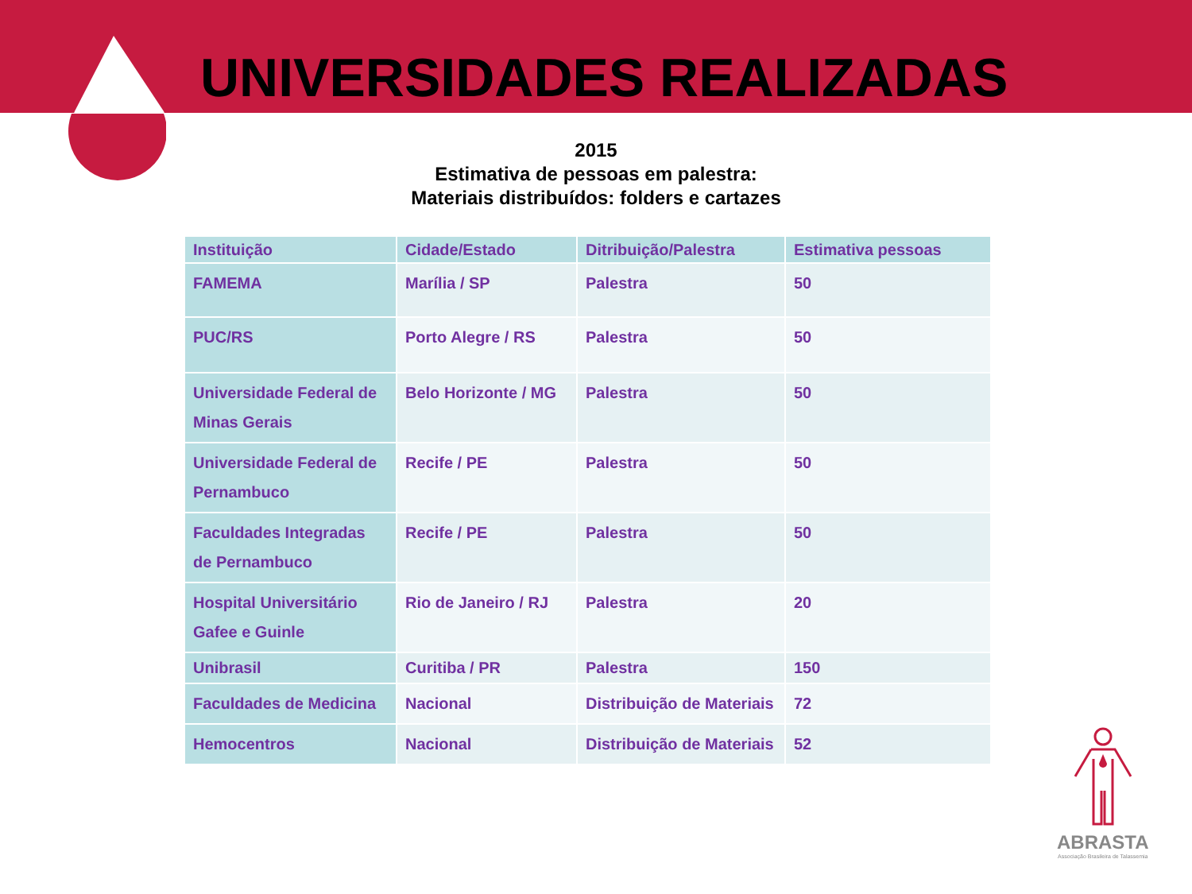UNIVERSIDADES REALIZADAS
2015
Estimativa de pessoas em palestra:
Materiais distribuídos: folders e cartazes
| Instituição | Cidade/Estado | Ditribuição/Palestra | Estimativa pessoas |
| --- | --- | --- | --- |
| FAMEMA | Marília / SP | Palestra | 50 |
| PUC/RS | Porto Alegre / RS | Palestra | 50 |
| Universidade Federal de Minas Gerais | Belo Horizonte / MG | Palestra | 50 |
| Universidade Federal de Pernambuco | Recife / PE | Palestra | 50 |
| Faculdades Integradas de Pernambuco | Recife / PE | Palestra | 50 |
| Hospital Universitário Gafee e Guinle | Rio de Janeiro / RJ | Palestra | 20 |
| Unibrasil | Curitiba / PR | Palestra | 150 |
| Faculdades de Medicina | Nacional | Distribuição de Materiais | 72 |
| Hemocentros | Nacional | Distribuição de Materiais | 52 |
ABRASTA
Associação Brasileira de Talassemia